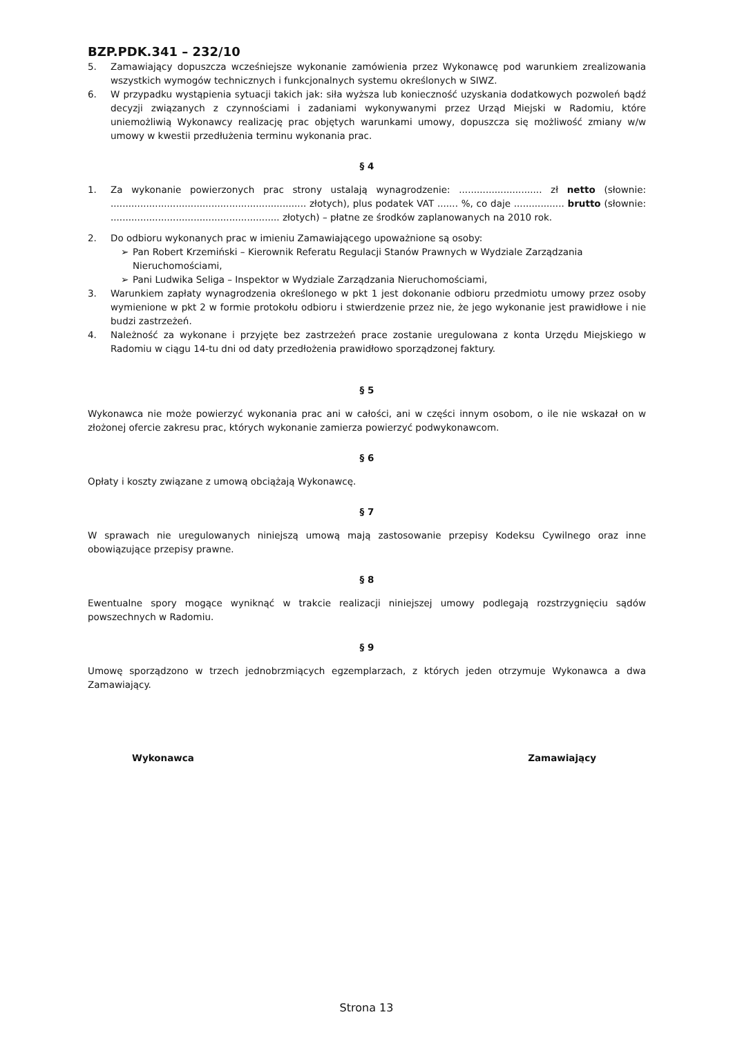BZP.PDK.341 – 232/10
5. Zamawiający dopuszcza wcześniejsze wykonanie zamówienia przez Wykonawcę pod warunkiem zrealizowania wszystkich wymogów technicznych i funkcjonalnych systemu określonych w SIWZ.
6. W przypadku wystąpienia sytuacji takich jak: siła wyższa lub konieczność uzyskania dodatkowych pozwoleń bądź decyzji związanych z czynnościami i zadaniami wykonywanymi przez Urząd Miejski w Radomiu, które uniemożliwią Wykonawcy realizację prac objętych warunkami umowy, dopuszcza się możliwość zmiany w/w umowy w kwestii przedłużenia terminu wykonania prac.
§ 4
1. Za wykonanie powierzonych prac strony ustalają wynagrodzenie: ............................ zł netto (słownie: .................................................................. złotych), plus podatek VAT ....... %, co daje ................. brutto (słownie: ......................................................... złotych) – płatne ze środków zaplanowanych na 2010 rok.
2. Do odbioru wykonanych prac w imieniu Zamawiającego upoważnione są osoby:
➢ Pan Robert Krzemiński – Kierownik Referatu Regulacji Stanów Prawnych w Wydziale Zarządzania Nieruchomościami,
➢ Pani Ludwika Seliga – Inspektor w Wydziale Zarządzania Nieruchomościami,
3. Warunkiem zapłaty wynagrodzenia określonego w pkt 1 jest dokonanie odbioru przedmiotu umowy przez osoby wymienione w pkt 2 w formie protokołu odbioru i stwierdzenie przez nie, że jego wykonanie jest prawidłowe i nie budzi zastrzeżeń.
4. Należność za wykonane i przyjęte bez zastrzeżeń prace zostanie uregulowana z konta Urzędu Miejskiego w Radomiu w ciągu 14-tu dni od daty przedłożenia prawidłowo sporządzonej faktury.
§ 5
Wykonawca nie może powierzyć wykonania prac ani w całości, ani w części innym osobom, o ile nie wskazał on w złożonej ofercie zakresu prac, których wykonanie zamierza powierzyć podwykonawcom.
§ 6
Opłaty i koszty związane z umową obciążają Wykonawcę.
§ 7
W sprawach nie uregulowanych niniejszą umową mają zastosowanie przepisy Kodeksu Cywilnego oraz inne obowiązujące przepisy prawne.
§ 8
Ewentualne spory mogące wyniknąć w trakcie realizacji niniejszej umowy podlegają rozstrzygnięciu sądów powszechnych w Radomiu.
§ 9
Umowę sporządzono w trzech jednobrzmiących egzemplarzach, z których jeden otrzymuje Wykonawca a dwa Zamawiający.
Wykonawca Zamawiający
Strona 13